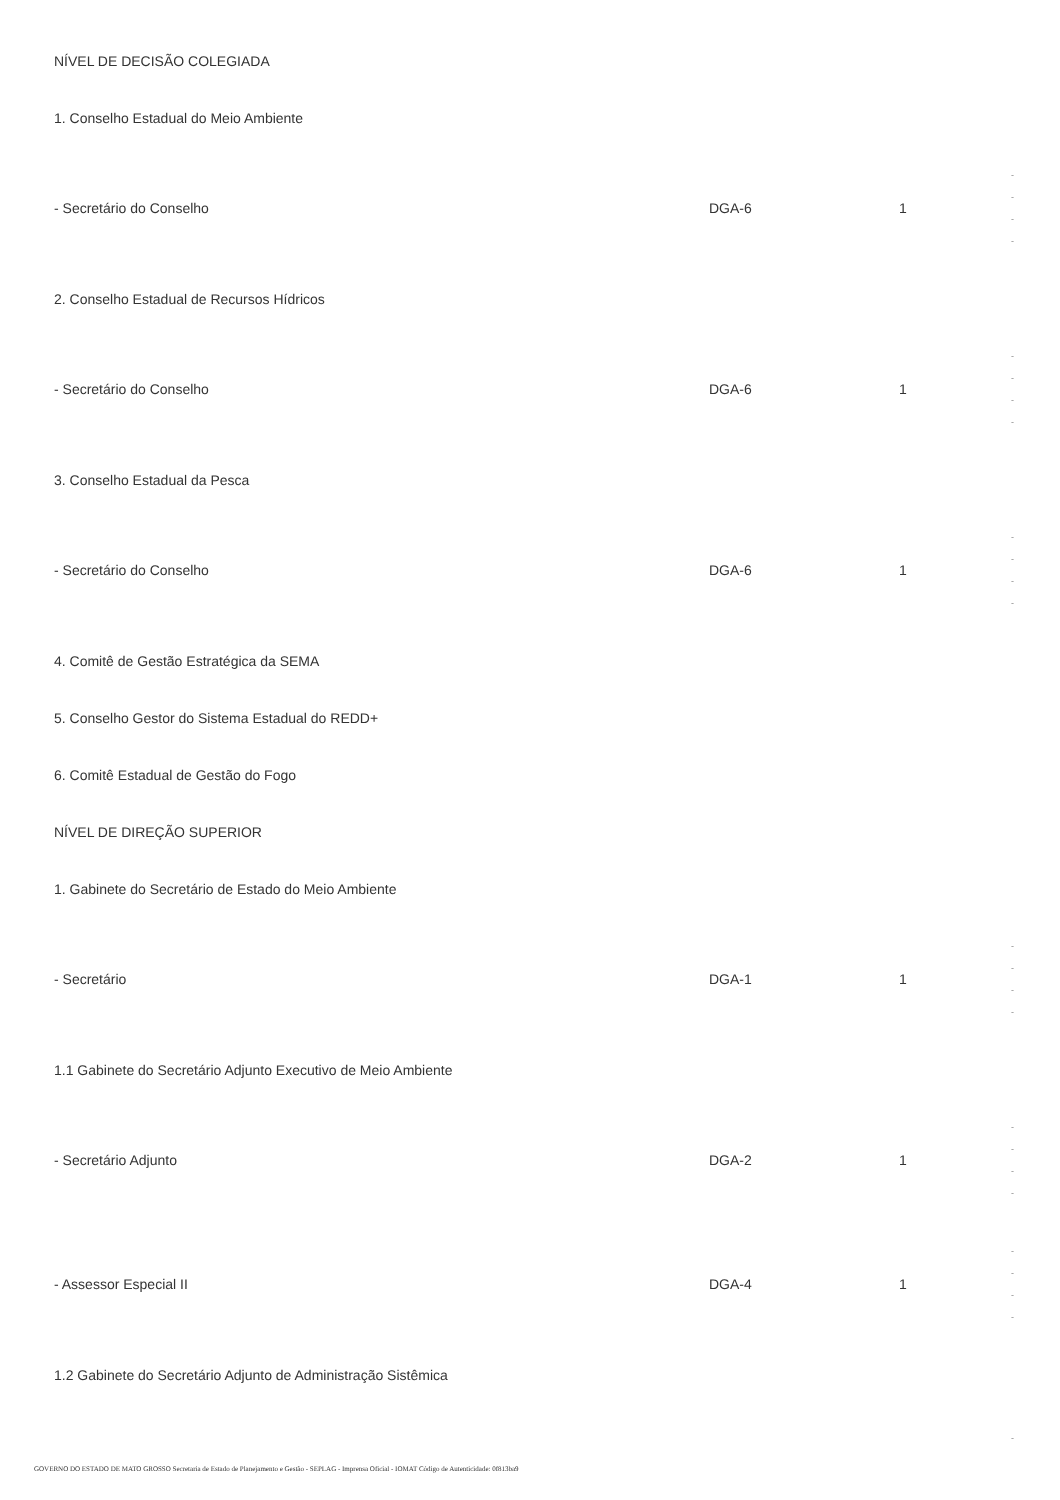| NÍVEL DE DECISÃO COLEGIADA | | | |
| 1. Conselho Estadual do Meio Ambiente | | | |
| - Secretário do Conselho | DGA-6 | 1 | - - - - |
| 2. Conselho Estadual de Recursos Hídricos | | | |
| - Secretário do Conselho | DGA-6 | 1 | - - - - |
| 3. Conselho Estadual da Pesca | | | |
| - Secretário do Conselho | DGA-6 | 1 | - - - - |
| 4. Comitê de Gestão Estratégica da SEMA | | | |
| 5. Conselho Gestor do Sistema Estadual do REDD+ | | | |
| 6. Comitê Estadual de Gestão do Fogo | | | |
| NÍVEL DE DIREÇÃO SUPERIOR | | | |
| 1. Gabinete do Secretário de Estado do Meio Ambiente | | | |
| - Secretário | DGA-1 | 1 | - - - - |
| 1.1 Gabinete do Secretário Adjunto Executivo de Meio Ambiente | | | |
| - Secretário Adjunto | DGA-2 | 1 | - - - - |
| - Assessor Especial II | DGA-4 | 1 | - - - - |
| 1.2 Gabinete do Secretário Adjunto de Administração Sistêmica | | | |
| | | | - |
GOVERNO DO ESTADO DE MATO GROSSO Secretaria de Estado de Planejamento e Gestão - SEPLAG - Imprensa Oficial - IOMAT Código de Autenticidade: 0f813ba9